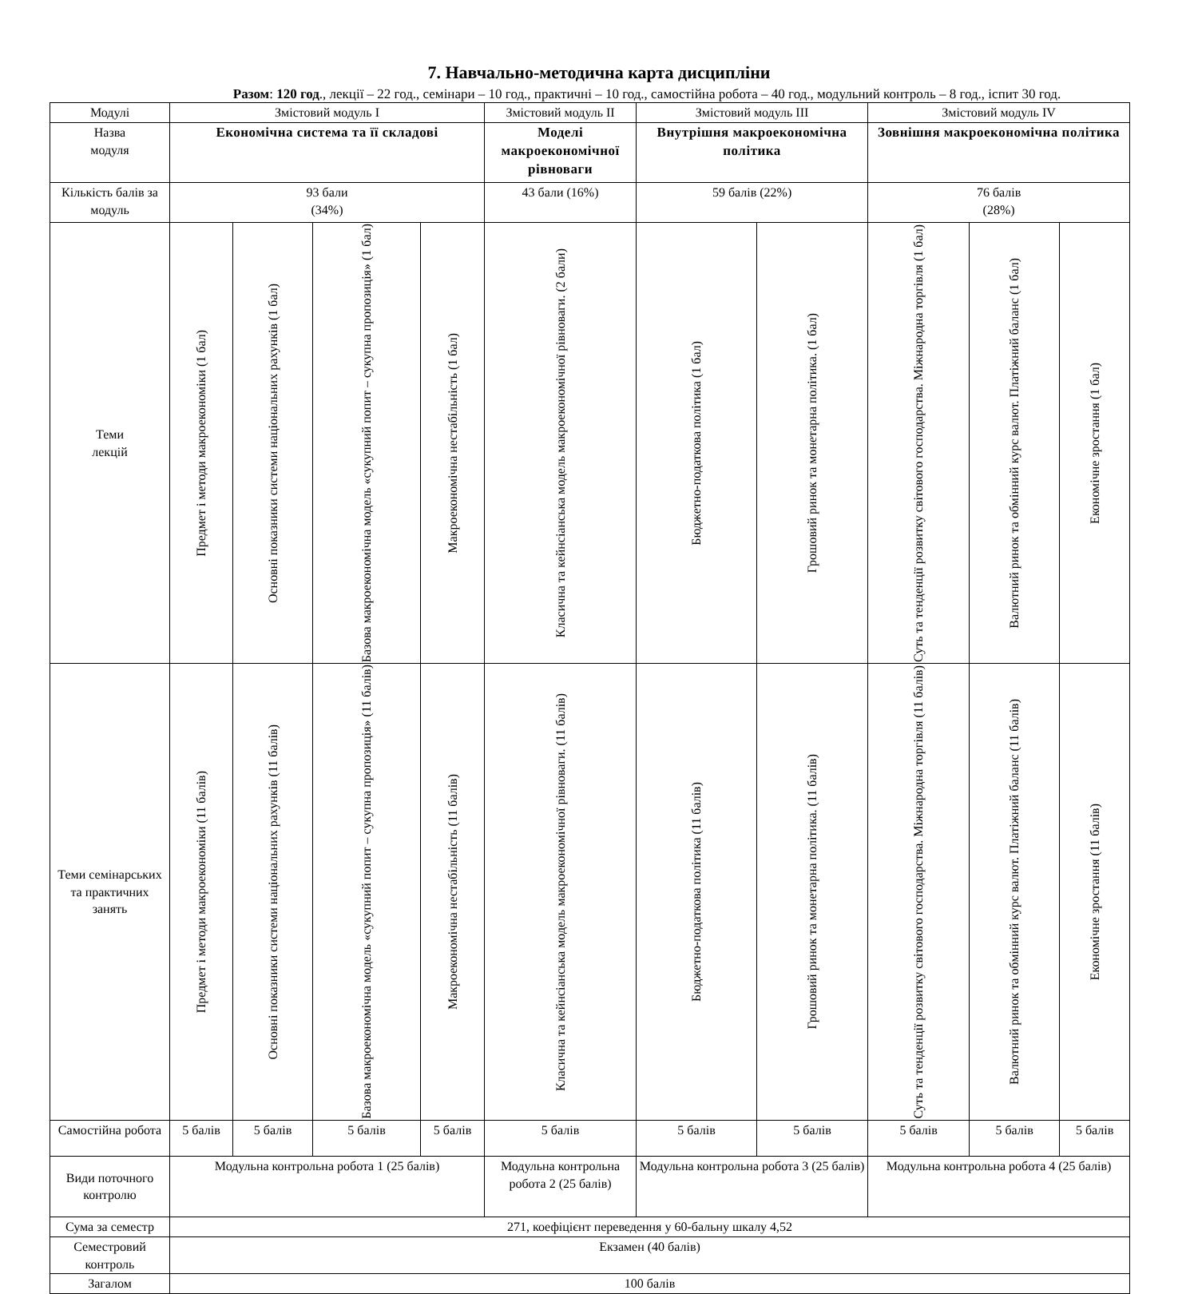7. Навчально-методична карта дисципліни
Разом: 120 год., лекції – 22 год., семінари – 10 год., практичні – 10 год., самостійна робота – 40 год., модульний контроль – 8 год., іспит 30 год.
| Модулі | Змістовий модуль І | | | | Змістовий модуль ІІ | Змістовий модуль ІІІ | | Змістовий модуль ІV | | |
| Назва модуля | Економічна система та її складові | | | | Моделі макроекономічної рівноваги | Внутрішня макроекономічна політика | | Зовнішня макроекономічна політика | | |
| Кількість балів за модуль | 93 бали (34%) | | | | 43 бали (16%) | 59 балів (22%) | | 76 балів (28%) | | |
| Теми лекцій | Предмет і методи макроекономіки (1 бал) | Основні показники системи національних рахунків (1 бал) | Базова макроекономічна модель «сукупний попит – сукупна пропозиція» (1 бал) | Макроекономічна нестабільність (1 бал) | Класична та кейнсіанська модель макроекономічної рівноваги. (2 бали) | Бюджетно-податкова політика (1 бал) | Грошовий ринок та монетарна політика. (1 бал) | Суть та тенденції розвитку світового господарства. Міжнародна торгівля (1 бал) | Валютний ринок та обмінний курс валют. Платіжний баланс (1 бал) | Економічне зростання (1 бал) |
| Теми семінарських та практичних занять | Предмет і методи макроекономіки (11 балів) | Основні показники системи національних рахунків (11 балів) | Базова макроекономічна модель «сукупний попит – сукупна пропозиція» (11 балів) | Макроекономічна нестабільність (11 балів) | Класична та кейнсіанська модель макроекономічної рівноваги. (11 балів) | Бюджетно-податкова політика (11 балів) | Грошовий ринок та монетарна політика. (11 балів) | Суть та тенденції розвитку світового господарства. Міжнародна торгівля (11 балів) | Валютний ринок та обмінний курс валют. Платіжний баланс (11 балів) | Економічне зростання (11 балів) |
| Самостійна робота | 5 балів | 5 балів | 5 балів | 5 балів | 5 балів | 5 балів | 5 балів | 5 балів | 5 балів | 5 балів |
| Види поточного контролю | Модульна контрольна робота 1 (25 балів) | | | | Модульна контрольна робота 2 (25 балів) | Модульна контрольна робота 3 (25 балів) | | Модульна контрольна робота 4 (25 балів) | | |
| Сума за семестр | 271, коефіцієнт переведення у 60-бальну шкалу 4,52 | | | | | | | | | |
| Семестровий контроль | Екзамен (40 балів) | | | | | | | | | |
| Загалом | 100 балів | | | | | | | | | |